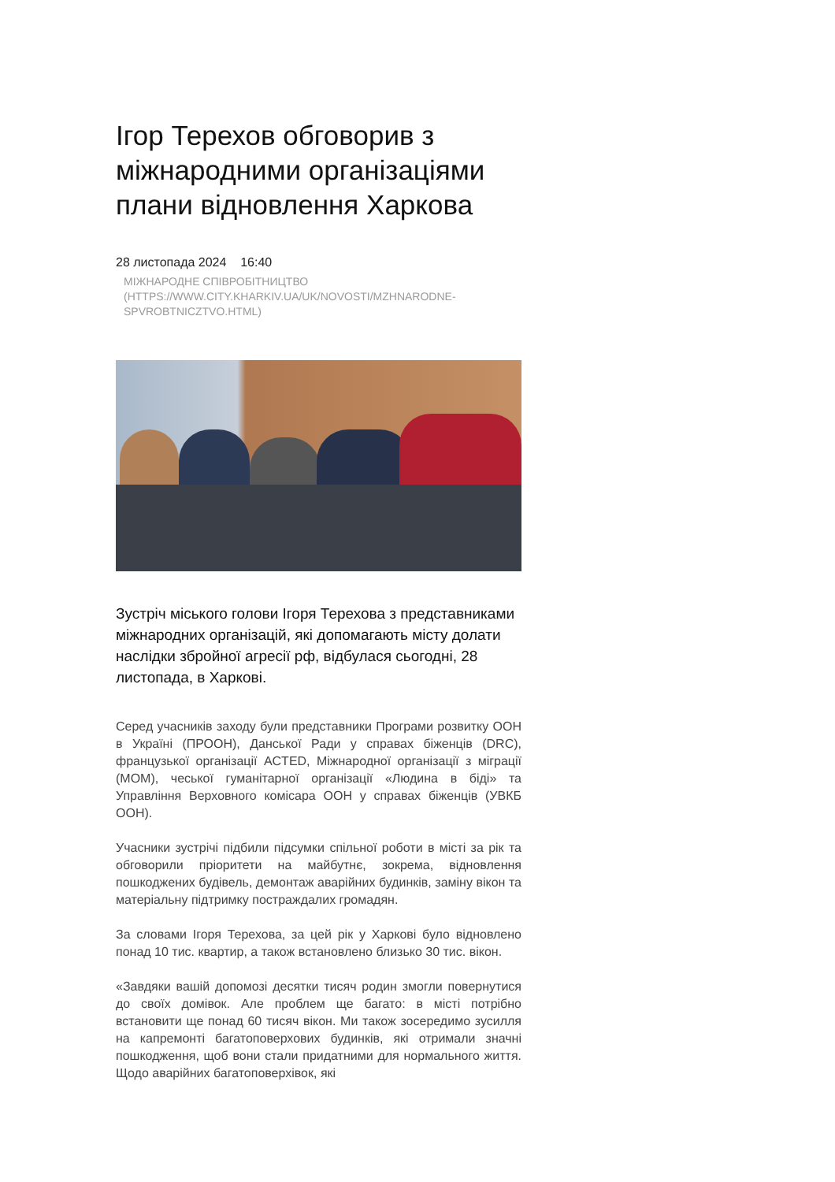Ігор Терехов обговорив з міжнародними організаціями плани відновлення Харкова
28 листопада 2024 16:40
МІЖНАРОДНЕ СПІВРОБІТНИЦТВО (HTTPS://WWW.CITY.KHARKIV.UA/UK/NOVOSTI/MZHNARODNE-SPVROBTNICZTVO.HTML)
Зустріч міського голови Ігоря Терехова з представниками міжнародних організацій, які допомагають місту долати наслідки збройної агресії рф, відбулася сьогодні, 28 листопада, в Харкові.
Серед учасників заходу були представники Програми розвитку ООН в Україні (ПРООН), Данської Ради у справах біженців (DRC), французької організації ACTED, Міжнародної організації з міграції (МОМ), чеської гуманітарної організації «Людина в біді» та Управління Верховного комісара ООН у справах біженців (УВКБ ООН).
Учасники зустрічі підбили підсумки спільної роботи в місті за рік та обговорили пріоритети на майбутнє, зокрема, відновлення пошкоджених будівель, демонтаж аварійних будинків, заміну вікон та матеріальну підтримку постраждалих громадян.
За словами Ігоря Терехова, за цей рік у Харкові було відновлено понад 10 тис. квартир, а також встановлено близько 30 тис. вікон.
«Завдяки вашій допомозі десятки тисяч родин змогли повернутися до своїх домівок. Але проблем ще багато: в місті потрібно встановити ще понад 60 тисяч вікон. Ми також зосередимо зусилля на капремонті багатоповерхових будинків, які отримали значні пошкодження, щоб вони стали придатними для нормального життя. Щодо аварійних багатоповерхівок, які